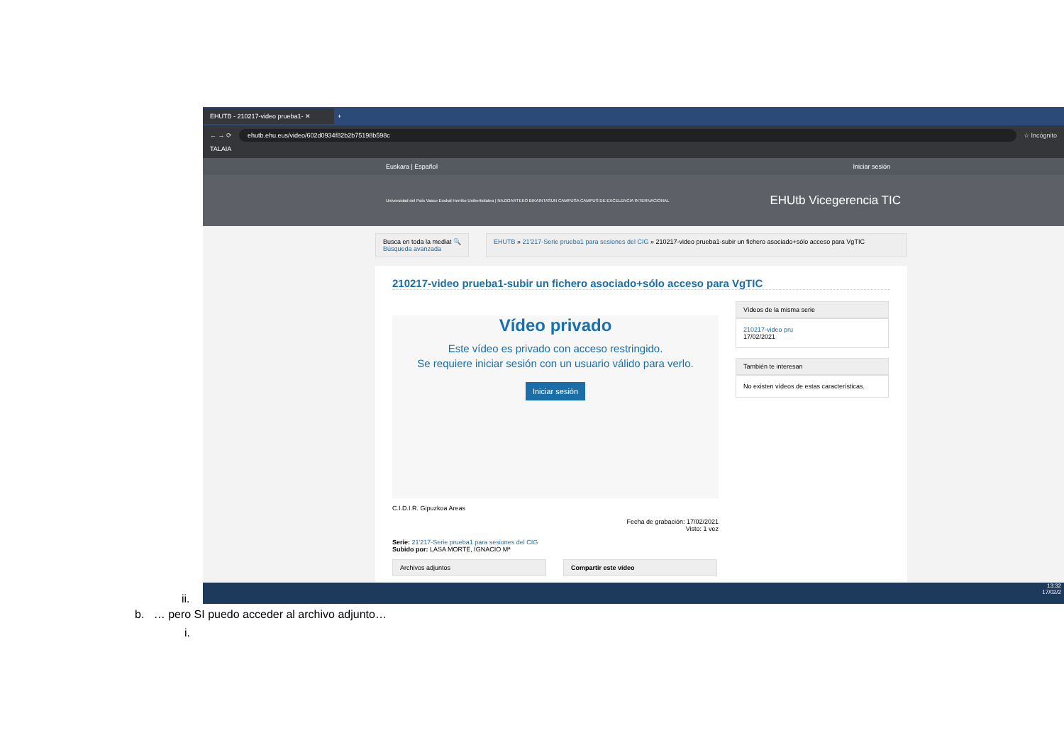EHUTB - 210217-video prueba1- ✕
+
← → ⟳
ehutb.ehu.eus/video/602d0934f82b2b75198b598c
☆ Incógnito
TALAIA
Euskara | Español Iniciar sesión
Universidad del País Vasco Euskal Herriko Unibertsitatea | NAZIOARTEKO BIKAINTASUN CAMPUSA CAMPUS DE EXCELENCIA INTERNACIONAL
EHUtb Vicegerencia TIC
Busca en toda la mediat 🔍
Búsqueda avanzada
EHUTB » 21'217-Serie prueba1 para sesiones del CIG » 210217-video prueba1-subir un fichero asociado+sólo acceso para VgTIC
210217-video prueba1-subir un fichero asociado+sólo acceso para VgTIC
Vídeo privado
Este vídeo es privado con acceso restringido.
Se requiere iniciar sesión con un usuario válido para verlo.
Iniciar sesión
C.I.D.I.R. Gipuzkoa Areas
Fecha de grabación: 17/02/2021
Visto: 1 vez
Serie: 21'217-Serie prueba1 para sesiones del CIG
Subido por: LASA MORTE, IGNACIO Mª
Archivos adjuntos Compartir este vídeo
Vídeos de la misma serie
210217-video pru
17/02/2021
También te interesan
No existen vídeos de estas características.
13:32
17/02/2
ii.
b. … pero SI puedo acceder al archivo adjunto…
i.